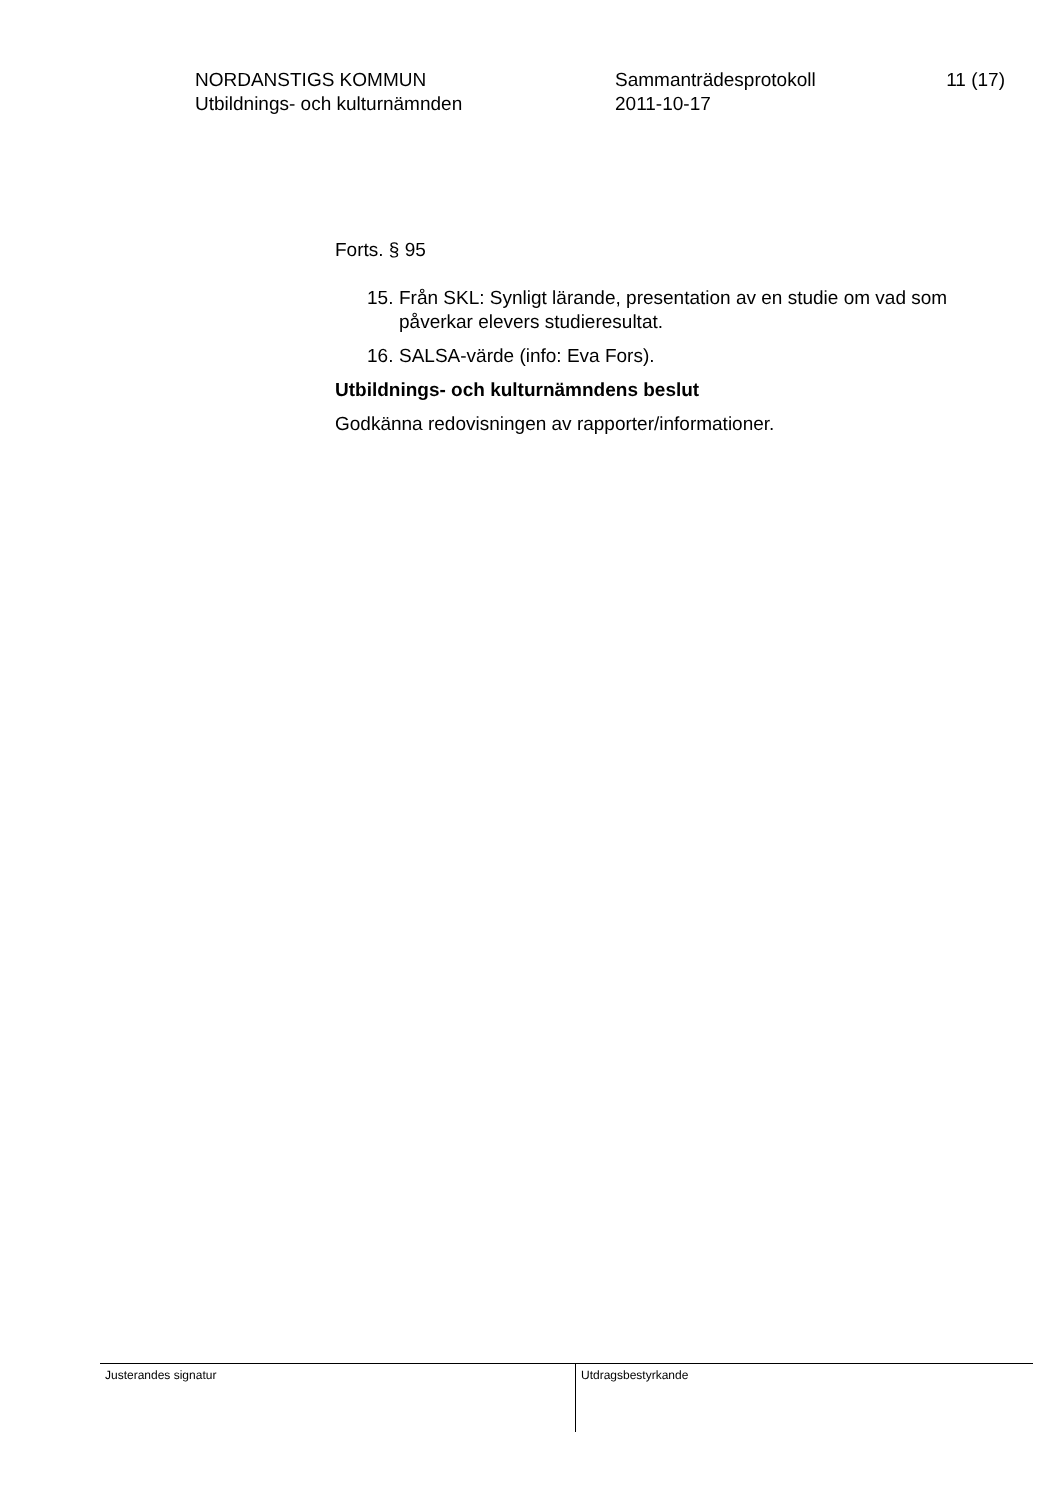NORDANSTIGS KOMMUN
Utbildnings- och kulturnämnden
Sammanträdesprotokoll
2011-10-17
11 (17)
Forts. § 95
15. Från SKL: Synligt lärande, presentation av en studie om vad som påverkar elevers studieresultat.
16. SALSA-värde (info: Eva Fors).
Utbildnings- och kulturnämndens beslut
Godkänna redovisningen av rapporter/informationer.
Justerandes signatur
Utdragsbestyrkande